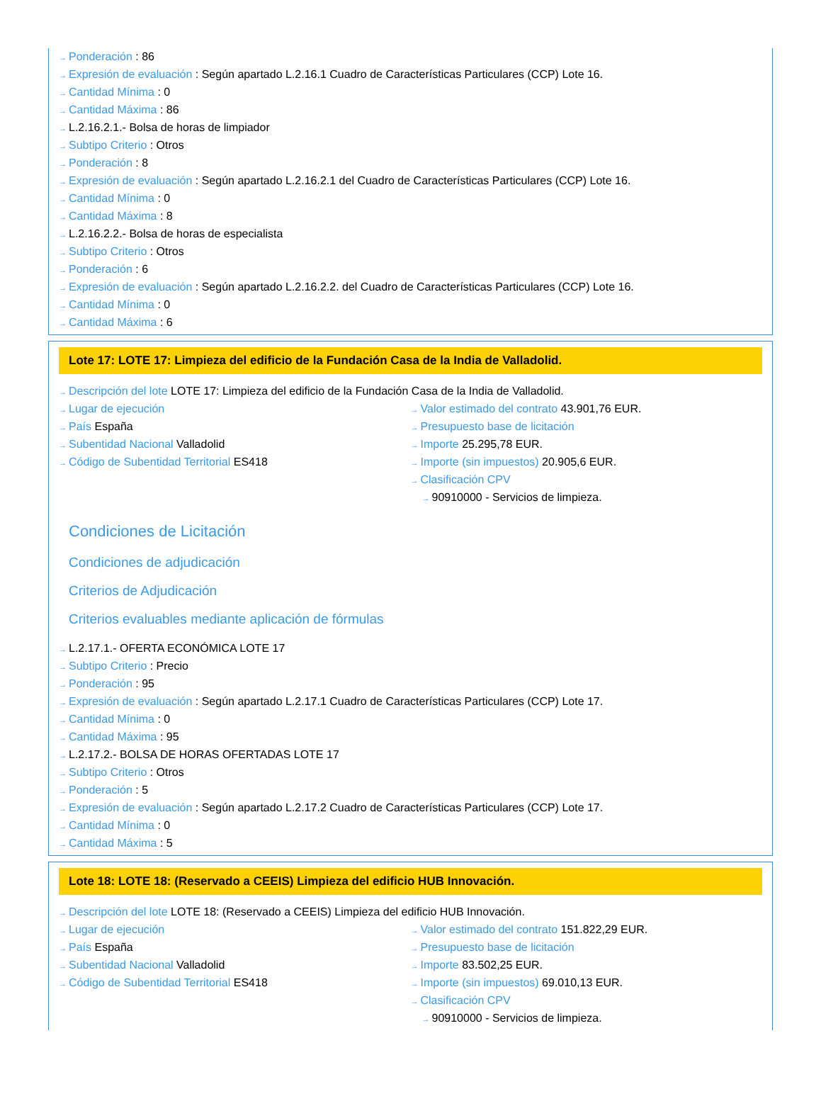→ Ponderación : 86
→ Expresión de evaluación : Según apartado L.2.16.1 Cuadro de Características Particulares (CCP) Lote 16.
→ Cantidad Mínima : 0
→ Cantidad Máxima : 86
→ L.2.16.2.1.- Bolsa de horas de limpiador
→ Subtipo Criterio : Otros
→ Ponderación : 8
→ Expresión de evaluación : Según apartado L.2.16.2.1 del Cuadro de Características Particulares (CCP) Lote 16.
→ Cantidad Mínima : 0
→ Cantidad Máxima : 8
→ L.2.16.2.2.- Bolsa de horas de especialista
→ Subtipo Criterio : Otros
→ Ponderación : 6
→ Expresión de evaluación : Según apartado L.2.16.2.2. del Cuadro de Características Particulares (CCP) Lote 16.
→ Cantidad Mínima : 0
→ Cantidad Máxima : 6
Lote 17: LOTE 17: Limpieza del edificio de la Fundación Casa de la India de Valladolid.
→ Descripción del lote LOTE 17: Limpieza del edificio de la Fundación Casa de la India de Valladolid.
→ Lugar de ejecución
→ País España
→ Subentidad Nacional Valladolid
→ Código de Subentidad Territorial ES418
→ Valor estimado del contrato 43.901,76 EUR.
→ Presupuesto base de licitación
→ Importe 25.295,78 EUR.
→ Importe (sin impuestos) 20.905,6 EUR.
→ Clasificación CPV
→ 90910000 - Servicios de limpieza.
Condiciones de Licitación
Condiciones de adjudicación
Criterios de Adjudicación
Criterios evaluables mediante aplicación de fórmulas
→ L.2.17.1.- OFERTA ECONÓMICA LOTE 17
→ Subtipo Criterio : Precio
→ Ponderación : 95
→ Expresión de evaluación : Según apartado L.2.17.1 Cuadro de Características Particulares (CCP) Lote 17.
→ Cantidad Mínima : 0
→ Cantidad Máxima : 95
→ L.2.17.2.- BOLSA DE HORAS OFERTADAS LOTE 17
→ Subtipo Criterio : Otros
→ Ponderación : 5
→ Expresión de evaluación : Según apartado L.2.17.2 Cuadro de Características Particulares (CCP) Lote 17.
→ Cantidad Mínima : 0
→ Cantidad Máxima : 5
Lote 18: LOTE 18: (Reservado a CEEIS) Limpieza del edificio HUB Innovación.
→ Descripción del lote LOTE 18: (Reservado a CEEIS) Limpieza del edificio HUB Innovación.
→ Lugar de ejecución
→ País España
→ Subentidad Nacional Valladolid
→ Código de Subentidad Territorial ES418
→ Valor estimado del contrato 151.822,29 EUR.
→ Presupuesto base de licitación
→ Importe 83.502,25 EUR.
→ Importe (sin impuestos) 69.010,13 EUR.
→ Clasificación CPV
→ 90910000 - Servicios de limpieza.